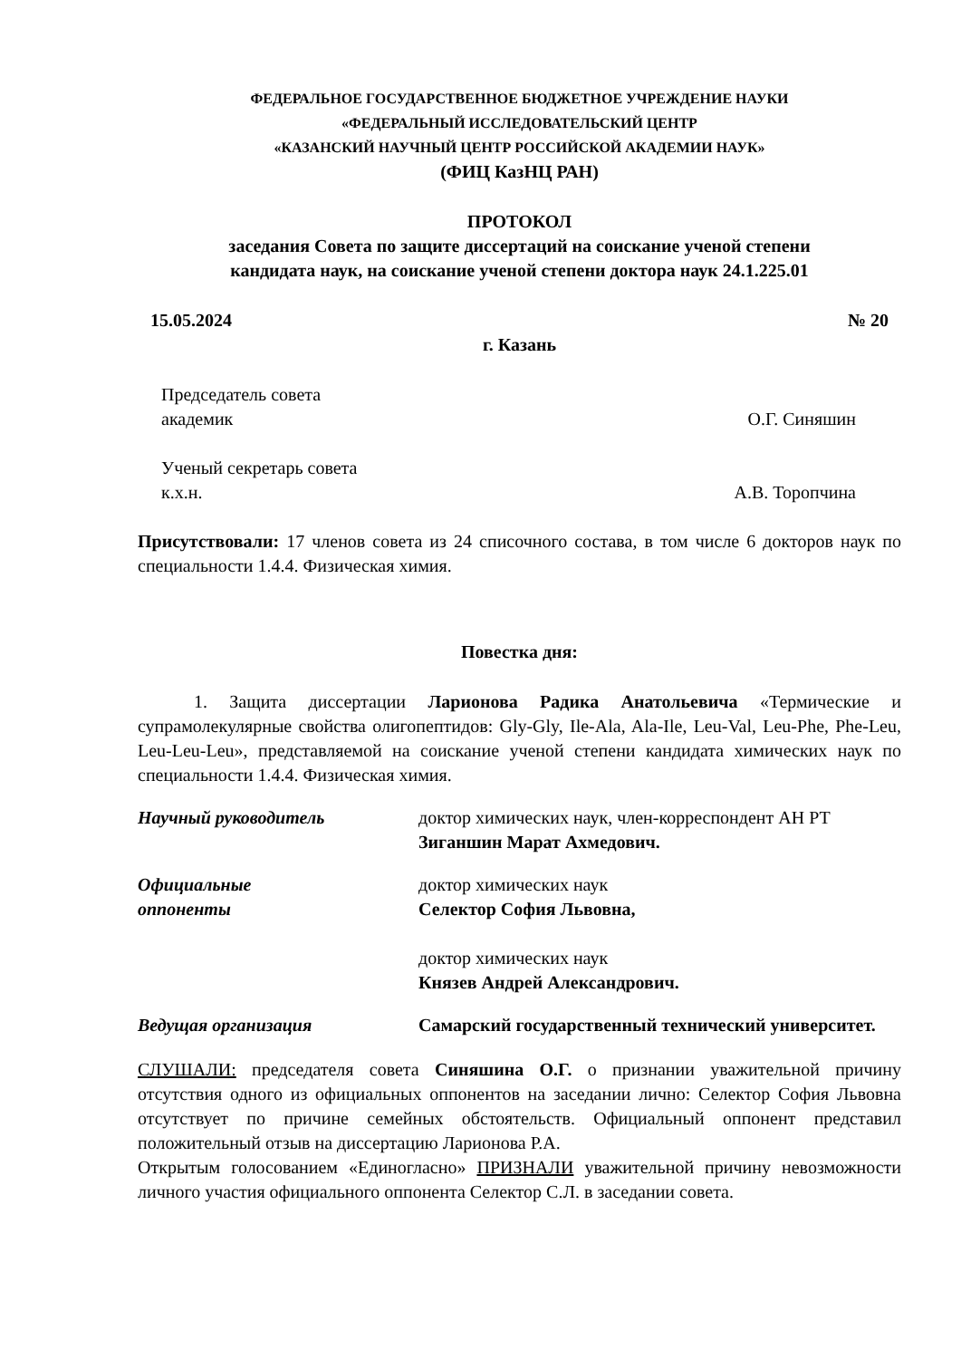ФЕДЕРАЛЬНОЕ ГОСУДАРСТВЕННОЕ БЮДЖЕТНОЕ УЧРЕЖДЕНИЕ НАУКИ
«ФЕДЕРАЛЬНЫЙ ИССЛЕДОВАТЕЛЬСКИЙ ЦЕНТР
«КАЗАНСКИЙ НАУЧНЫЙ ЦЕНТР РОССИЙСКОЙ АКАДЕМИИ НАУК»
(ФИЦ КазНЦ РАН)
ПРОТОКОЛ
заседания Совета по защите диссертаций на соискание ученой степени
кандидата наук, на соискание ученой степени доктора наук 24.1.225.01
15.05.2024 № 20
г. Казань
Председатель совета
академик О.Г. Синяшин
Ученый секретарь совета
к.х.н. А.В. Торопчина
Присутствовали: 17 членов совета из 24 списочного состава, в том числе 6 докторов наук по специальности 1.4.4. Физическая химия.
Повестка дня:
1. Защита диссертации Ларионова Радика Анатольевича «Термические и супрамолекулярные свойства олигопептидов: Gly-Gly, Ile-Ala, Ala-Ile, Leu-Val, Leu-Phe, Phe-Leu, Leu-Leu-Leu», представляемой на соискание ученой степени кандидата химических наук по специальности 1.4.4. Физическая химия.
Научный руководитель доктор химических наук, член-корреспондент АН РТ
Зиганшин Марат Ахмедович.
Официальные
оппоненты
доктор химических наук
Селектор София Львовна,
доктор химических наук
Князев Андрей Александрович.
Ведущая организация Самарский государственный технический университет.
СЛУШАЛИ: председателя совета Синяшина О.Г. о признании уважительной причину отсутствия одного из официальных оппонентов на заседании лично: Селектор София Львовна отсутствует по причине семейных обстоятельств. Официальный оппонент представил положительный отзыв на диссертацию Ларионова Р.А.
Открытым голосованием «Единогласно» ПРИЗНАЛИ уважительной причину невозможности личного участия официального оппонента Селектор С.Л. в заседании совета.